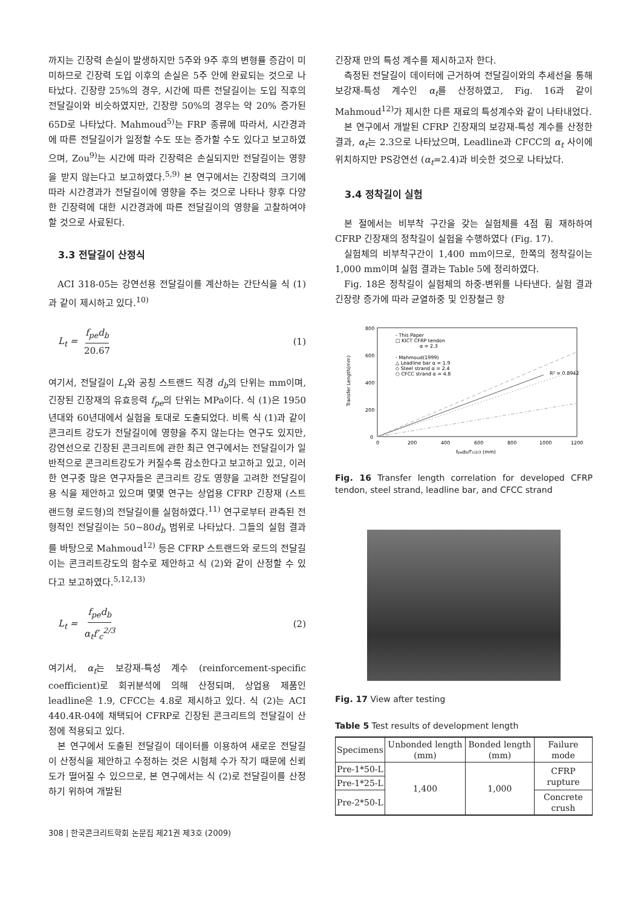까지는 긴장력 손실이 발생하지만 5주와 9주 후의 변형률 증감이 미미하므로 긴장력 도입 이후의 손실은 5주 안에 완료되는 것으로 나타났다. 긴장량 25%의 경우, 시간에 따른 전달길이는 도입 직후의 전달길이와 비슷하였지만, 긴장량 50%의 경우는 약 20% 증가된 65D로 나타났다. Mahmoud<sup>5)</sup>는 FRP 종류에 따라서, 시간경과에 따른 전달길이가 일정할 수도 또는 증가할 수도 있다고 보고하였으며, Zou<sup>9)</sup>는 시간에 따라 긴장력은 손실되지만 전달길이는 영향을 받지 않는다고 보고하였다.<sup>5,9)</sup> 본 연구에서는 긴장력의 크기에 따라 시간경과가 전달길이에 영향을 주는 것으로 나타나 향후 다양한 긴장력에 대한 시간경과에 따른 전달길이의 영향을 고찰하여야 할 것으로 사료된다.
3.3 전달길이 산정식
ACI 318-05는 강연선용 전달길이를 계산하는 간단식을 식 (1)과 같이 제시하고 있다.<sup>10)</sup>
L<sub>t</sub> = f<sub>pe</sub>d<sub>b</sub> 20.67 (1)
여기서, 전달길이 L<sub>t</sub>와 공칭 스트랜드 직경 d<sub>b</sub>의 단위는 mm이며, 긴장된 긴장재의 유효응력 f<sub>pe</sub>의 단위는 MPa이다. 식 (1)은 1950년대와 60년대에서 실험을 토대로 도출되었다. 비록 식 (1)과 같이 콘크리트 강도가 전달길이에 영향을 주지 않는다는 연구도 있지만, 강연선으로 긴장된 콘크리트에 관한 최근 연구에서는 전달길이가 일반적으로 콘크리트강도가 커질수록 감소한다고 보고하고 있고, 이러한 연구중 많은 연구자들은 콘크리트 강도 영향을 고려한 전달길이용 식을 제안하고 있으며 몇몇 연구는 상업용 CFRP 긴장재 (스트랜드형 로드형)의 전달길이를 실험하였다.<sup>11)</sup> 연구로부터 관측된 전형적인 전달길이는 50~80d<sub>b</sub> 범위로 나타났다. 그들의 실험 결과를 바탕으로 Mahmoud<sup>12)</sup> 등은 CFRP 스트랜드와 로드의 전달길이는 콘크리트강도의 함수로 제안하고 식 (2)와 같이 산정할 수 있다고 보고하였다.<sup>5,12,13)</sup>
L<sub>t</sub> = f<sub>pe</sub>d<sub>b</sub> α<sub>t</sub>f′<sub>c</sub><sup>2/3</sup> (2)
여기서, α<sub>t</sub>는 보강재-특성 계수 (reinforcement-specific coefficient)로 회귀분석에 의해 산정되며, 상업용 제품인 leadline은 1.9, CFCC는 4.8로 제시하고 있다. 식 (2)는 ACI 440.4R-04에 채택되어 CFRP로 긴장된 콘크리트의 전달길이 산정에 적용되고 있다.
본 연구에서 도출된 전달길이 데이터를 이용하여 새로운 전달길이 산정식을 제안하고 수정하는 것은 시험체 수가 작기 때문에 신뢰도가 떨어질 수 있으므로, 본 연구에서는 식 (2)로 전달길이를 산정하기 위하여 개발된
긴장재 만의 특성 계수를 제시하고자 한다.
측정된 전달길이 데이터에 근거하여 전달길이와의 추세선을 통해 보강재-특성 계수인 α<sub>t</sub>를 산정하였고, Fig. 16과 같이 Mahmoud<sup>12)</sup>가 제시한 다른 재료의 특성계수와 같이 나타내었다.
본 연구에서 개발된 CFRP 긴장재의 보강재-특성 계수를 산정한 결과, α<sub>t</sub>는 2.3으로 나타났으며, Leadline과 CFCC의 α<sub>t</sub> 사이에 위치하지만 PS강연선 (α<sub>t</sub>=2.4)과 비슷한 것으로 나타났다.
3.4 정착길이 실험
본 절에서는 비부착 구간을 갖는 실험체를 4점 휨 재하하여 CFRP 긴장재의 정착길이 실험을 수행하였다 (Fig. 17).
실험체의 비부착구간이 1,400 mm이므로, 한쪽의 정착길이는 1,000 mm이며 실험 결과는 Table 5에 정리하였다.
Fig. 18은 정착길이 실험체의 하중-변위를 나타낸다. 실험 결과 긴장량 증가에 따라 균열하중 및 인장철근 항
800
600
400
200
0
0
200
400
600
800
1000
1200
fpedb/f'ci2/3 (mm)
Transfer Length(mm)
- This Paper
□ KICT CFRP tendon
α = 2.3
- Mahmoud(1999)
△ Leadline bar α = 1.9
◇ Steel strand α = 2.4
○ CFCC strand α = 4.8
R² = 0.8942
Fig. 16 Transfer length correlation for developed CFRP tendon, steel strand, leadline bar, and CFCC strand
Fig. 17 View after testing
Table 5 Test results of development length
| Specimens | Unbonded length (mm) | Bonded length (mm) | Failure mode |
| --- | --- | --- | --- |
| Pre-1*50-L | 1,400 | 1,000 | CFRP rupture |
| Pre-1*25-L | | | |
| Pre-2*50-L | | | Concrete crush |
308 | 한국콘크리트학회 논문집 제21권 제3호 (2009)